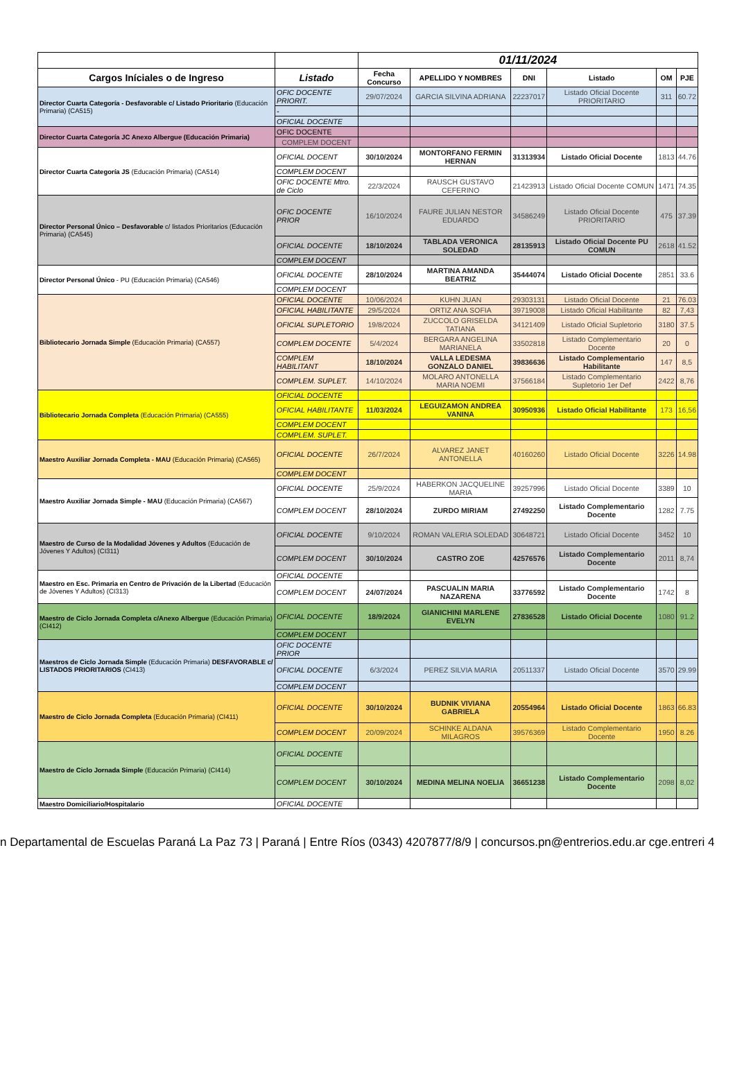| | | 01/11/2024 | | | | | |
| --- | --- | --- | --- | --- | --- | --- | --- |
| Cargos Iníciales o de Ingreso | Listado | Fecha Concurso | APELLIDO Y NOMBRES | DNI | Listado | OM | PJE |
| Director Cuarta Categoría - Desfavorable c/ Listado Prioritario (Educación Primaria) (CA515) | OFIC DOCENTE PRIORIT. | 29/07/2024 | GARCIA SILVINA ADRIANA | 22237017 | Listado Oficial Docente PRIORITARIO | 311 | 60.72 |
| | - | | | | | | |
| | OFICIAL DOCENTE | | | | | | |
| Director Cuarta Categoría JC Anexo Albergue (Educación Primaria) | OFIC DOCENTE | | | | | | |
| | COMPLEM DOCENT | | | | | | |
| Director Cuarta Categoría JS (Educación Primaria) (CA514) | OFICIAL DOCENT | 30/10/2024 | MONTORFANO FERMIN HERNAN | 31313934 | Listado Oficial Docente | 1813 | 44.76 |
| | COMPLEM DOCENT | | | | | | |
| | OFIC DOCENTE Mtro. de Ciclo | 22/3/2024 | RAUSCH GUSTAVO CEFERINO | 21423913 | Listado Oficial Docente COMUN | 1471 | 74.35 |
| Director Personal Único – Desfavorable c/ listados Prioritarios (Educación Primaria) (CA545) | OFIC DOCENTE PRIOR | 16/10/2024 | FAURE JULIAN NESTOR EDUARDO | 34586249 | Listado Oficial Docente PRIORITARIO | 475 | 37.39 |
| | OFICIAL DOCENTE | 18/10/2024 | TABLADA VERONICA SOLEDAD | 28135913 | Listado Oficial Docente PU COMUN | 2618 | 41.52 |
| | COMPLEM DOCENT | | | | | | |
| Director Personal Único - PU (Educación Primaria) (CA546) | OFICIAL DOCENTE | 28/10/2024 | MARTINA AMANDA BEATRIZ | 35444074 | Listado Oficial Docente | 2851 | 33.6 |
| | COMPLEM DOCENT | | | | | | |
| Bibliotecario Jornada Simple (Educación Primaria) (CA557) | OFICIAL DOCENTE | 10/06/2024 | KUHN JUAN | 29303131 | Listado Oficial Docente | 21 | 76.03 |
| | OFICIAL HABILITANTE | 29/5/2024 | ORTIZ ANA SOFIA | 39719008 | Listado Oficial Habilitante | 82 | 7,43 |
| | OFICIAL SUPLETORIO | 19/8/2024 | ZUCCOLO GRISELDA TATIANA | 34121409 | Listado Oficial Supletorio | 3180 | 37.5 |
| | COMPLEM DOCENTE | 5/4/2024 | BERGARA ANGELINA MARIANELA | 33502818 | Listado Complementario Docente | 20 | 0 |
| | COMPLEM HABILITANT | 18/10/2024 | VALLA LEDESMA GONZALO DANIEL | 39836636 | Listado Complementario Habilitante | 147 | 8,5 |
| | COMPLEM. SUPLET. | 14/10/2024 | MOLARO ANTONELLA MARIA NOEMI | 37566184 | Listado Complementario Supletorio 1er Def | 2422 | 8,76 |
| Bibliotecario Jornada Completa (Educación Primaria) (CA555) | OFICIAL DOCENTE | | | | | | |
| | OFICIAL HABILITANTE | 11/03/2024 | LEGUIZAMON ANDREA VANINA | 30950936 | Listado Oficial Habilitante | 173 | 16,56 |
| | COMPLEM DOCENT | | | | | | |
| | COMPLEM. SUPLET. | | | | | | |
| Maestro Auxiliar Jornada Completa - MAU (Educación Primaria) (CA565) | OFICIAL DOCENTE | 26/7/2024 | ALVAREZ JANET ANTONELLA | 40160260 | Listado Oficial Docente | 3226 | 14.98 |
| | COMPLEM DOCENT | | | | | | |
| Maestro Auxiliar Jornada Simple - MAU (Educación Primaria) (CA567) | OFICIAL DOCENTE | 25/9/2024 | HABERKON JACQUELINE MARIA | 39257996 | Listado Oficial Docente | 3389 | 10 |
| | COMPLEM DOCENT | 28/10/2024 | ZURDO MIRIAM | 27492250 | Listado Complementario Docente | 1282 | 7.75 |
| Maestro de Curso de la Modalidad Jóvenes y Adultos (Educación de Jóvenes Y Adultos) (CI311) | OFICIAL DOCENTE | 9/10/2024 | ROMAN VALERIA SOLEDAD | 30648721 | Listado Oficial Docente | 3452 | 10 |
| | COMPLEM DOCENT | 30/10/2024 | CASTRO ZOE | 42576576 | Listado Complementario Docente | 2011 | 8,74 |
| Maestro en Esc. Primaria en Centro de Privación de la Libertad (Educación de Jóvenes Y Adultos) (CI313) | OFICIAL DOCENTE | | | | | | |
| | COMPLEM DOCENT | 24/07/2024 | PASCUALIN MARIA NAZARENA | 33776592 | Listado Complementario Docente | 1742 | 8 |
| Maestro de Ciclo Jornada Completa c/Anexo Albergue (Educación Primaria) (CI412) | OFICIAL DOCENTE | 18/9/2024 | GIANICHINI MARLENE EVELYN | 27836528 | Listado Oficial Docente | 1080 | 91.2 |
| | COMPLEM DOCENT | | | | | | |
| Maestros de Ciclo Jornada Simple (Educación Primaria) DESFAVORABLE c/ LISTADOS PRIORITARIOS (CI413) | OFIC DOCENTE PRIOR | | | | | | |
| | OFICIAL DOCENTE | 6/3/2024 | PEREZ SILVIA MARIA | 20511337 | Listado Oficial Docente | 3570 | 29.99 |
| | COMPLEM DOCENT | | | | | | |
| Maestro de Ciclo Jornada Completa (Educación Primaria) (CI411) | OFICIAL DOCENTE | 30/10/2024 | BUDNIK VIVIANA GABRIELA | 20554964 | Listado Oficial Docente | 1863 | 66.83 |
| | COMPLEM DOCENT | 20/09/2024 | SCHINKE ALDANA MILAGROS | 39576369 | Listado Complementario Docente | 1950 | 8.26 |
| Maestro de Ciclo Jornada Simple (Educación Primaria) (CI414) | OFICIAL DOCENTE | | | | | | |
| | COMPLEM DOCENT | 30/10/2024 | MEDINA MELINA NOELIA | 36651238 | Listado Complementario Docente | 2098 | 8,02 |
| Maestro Domiciliario/Hospitalario | OFICIAL DOCENTE | | | | | | |
n Departamental de Escuelas Paraná La Paz 73 | Paraná | Entre Ríos (0343) 4207877/8/9 | concursos.pn@entrerios.edu.ar cge.entreri 4